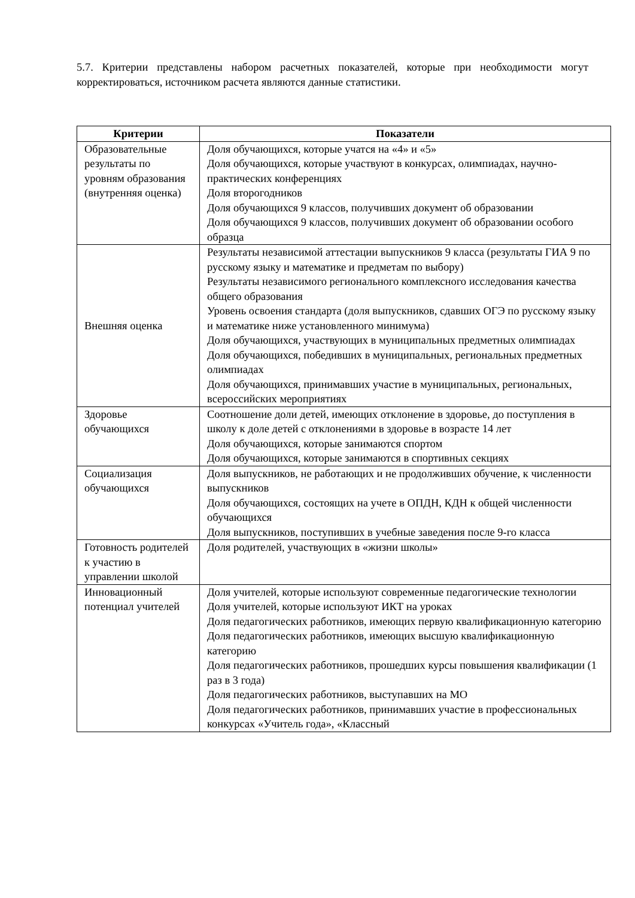5.7. Критерии представлены набором расчетных показателей, которые при необходимости могут корректироваться, источником расчета являются данные статистики.
| Критерии | Показатели |
| --- | --- |
| Образовательные результаты по уровням образования (внутренняя оценка) | Доля обучающихся, которые учатся на «4» и «5» Доля обучающихся, которые участвуют в конкурсах, олимпиадах, научно-практических конференциях Доля второгодников Доля обучающихся 9 классов, получивших документ об образовании Доля обучающихся 9 классов, получивших документ об образовании особого образца |
| Внешняя оценка | Результаты независимой аттестации выпускников 9 класса (результаты ГИА 9 по русскому языку и математике и предметам по выбору) Результаты независимого регионального комплексного исследования качества общего образования Уровень освоения стандарта (доля выпускников, сдавших ОГЭ по русскому языку и математике ниже установленного минимума) Доля обучающихся, участвующих в муниципальных предметных олимпиадах Доля обучающихся, победивших в муниципальных, региональных предметных олимпиадах Доля обучающихся, принимавших участие в муниципальных, региональных, всероссийских мероприятиях |
| Здоровье обучающихся | Соотношение доли детей, имеющих отклонение в здоровье, до поступления в школу к доле детей с отклонениями в здоровье в возрасте 14 лет Доля обучающихся, которые занимаются спортом Доля обучающихся, которые занимаются в спортивных секциях |
| Социализация обучающихся | Доля выпускников, не работающих и не продолживших обучение, к численности выпускников Доля обучающихся, состоящих на учете в ОПДН, КДН к общей численности обучающихся Доля выпускников, поступивших в учебные заведения после 9-го класса |
| Готовность родителей к участию в управлении школой | Доля родителей, участвующих в «жизни школы» |
| Инновационный потенциал учителей | Доля учителей, которые используют современные педагогические технологии Доля учителей, которые используют ИКТ на уроках Доля педагогических работников, имеющих первую квалификационную категорию Доля педагогических работников, имеющих высшую квалификационную категорию Доля педагогических работников, прошедших курсы повышения квалификации (1 раз в 3 года) Доля педагогических работников, выступавших на МО Доля педагогических работников, принимавших участие в профессиональных конкурсах «Учитель года», «Классный |